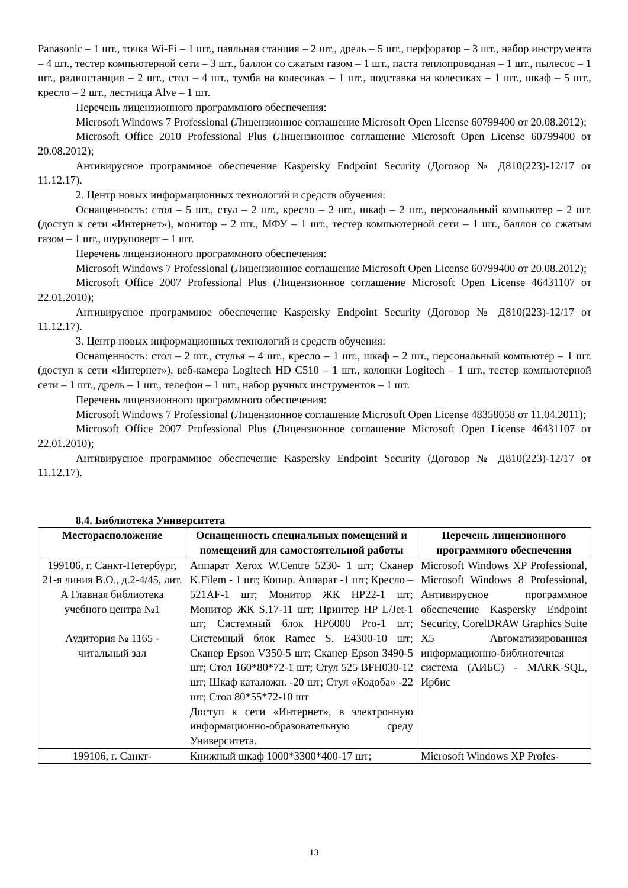Panasonic – 1 шт., точка Wi-Fi – 1 шт., паяльная станция – 2 шт., дрель – 5 шт., перфоратор – 3 шт., набор инструмента – 4 шт., тестер компьютерной сети – 3 шт., баллон со сжатым газом – 1 шт., паста теплопроводная – 1 шт., пылесос – 1 шт., радиостанция – 2 шт., стол – 4 шт., тумба на колесиках – 1 шт., подставка на колесиках – 1 шт., шкаф – 5 шт., кресло – 2 шт., лестница Alve – 1 шт.
Перечень лицензионного программного обеспечения:
Microsoft Windows 7 Professional (Лицензионное соглашение Microsoft Open License 60799400 от 20.08.2012);
Microsoft Office 2010 Professional Plus (Лицензионное соглашение Microsoft Open License 60799400 от 20.08.2012);
Антивирусное программное обеспечение Kaspersky Endpoint Security (Договор № Д810(223)-12/17 от 11.12.17).
2. Центр новых информационных технологий и средств обучения:
Оснащенность: стол – 5 шт., стул – 2 шт., кресло – 2 шт., шкаф – 2 шт., персональный компьютер – 2 шт. (доступ к сети «Интернет»), монитор – 2 шт., МФУ – 1 шт., тестер компьютерной сети – 1 шт., баллон со сжатым газом – 1 шт., шуруповерт – 1 шт.
Перечень лицензионного программного обеспечения:
Microsoft Windows 7 Professional (Лицензионное соглашение Microsoft Open License 60799400 от 20.08.2012);
Microsoft Office 2007 Professional Plus (Лицензионное соглашение Microsoft Open License 46431107 от 22.01.2010);
Антивирусное программное обеспечение Kaspersky Endpoint Security (Договор № Д810(223)-12/17 от 11.12.17).
3. Центр новых информационных технологий и средств обучения:
Оснащенность: стол – 2 шт., стулья – 4 шт., кресло – 1 шт., шкаф – 2 шт., персональный компьютер – 1 шт. (доступ к сети «Интернет»), веб-камера Logitech HD C510 – 1 шт., колонки Logitech – 1 шт., тестер компьютерной сети – 1 шт., дрель – 1 шт., телефон – 1 шт., набор ручных инструментов – 1 шт.
Перечень лицензионного программного обеспечения:
Microsoft Windows 7 Professional (Лицензионное соглашение Microsoft Open License 48358058 от 11.04.2011);
Microsoft Office 2007 Professional Plus (Лицензионное соглашение Microsoft Open License 46431107 от 22.01.2010);
Антивирусное программное обеспечение Kaspersky Endpoint Security (Договор № Д810(223)-12/17 от 11.12.17).
8.4. Библиотека Университета
| Месторасположение | Оснащенность специальных помещений и помещений для самостоятельной работы | Перечень лицензионного программного обеспечения |
| --- | --- | --- |
| 199106, г. Санкт-Петербург, 21-я линия В.О., д.2-4/45, лит. А Главная библиотека учебного центра №1 Аудитория № 1165 - читальный зал | Аппарат Xerox W.Centre 5230- 1 шт; Сканер K.Filem - 1 шт; Копир. Аппарат -1 шт; Кресло – 521AF-1 шт; Монитор ЖК HP22-1 шт; Монитор ЖК S.17-11 шт; Принтер HP L/Jet-1 шт; Системный блок HP6000 Pro-1 шт; Системный блок Ramec S. E4300-10 шт; Сканер Epson V350-5 шт; Сканер Epson 3490-5 шт; Стол 160*80*72-1 шт; Стул 525 BFH030-12 шт; Шкаф каталожн. -20 шт; Стул «Кодоба» -22 шт; Стол 80*55*72-10 шт Доступ к сети «Интернет», в электронную информационно-образовательную среду Университета. | Microsoft Windows XP Professional, Microsoft Windows 8 Professional, Антивирусное программное обеспечение Kaspersky Endpoint Security, CorelDRAW Graphics Suite X5 Автоматизированная информационно-библиотечная система (АИБС) - MARK-SQL, Ирбис |
| 199106, г. Санкт- | Книжный шкаф 1000*3300*400-17 шт; | Microsoft Windows XP Profes- |
13